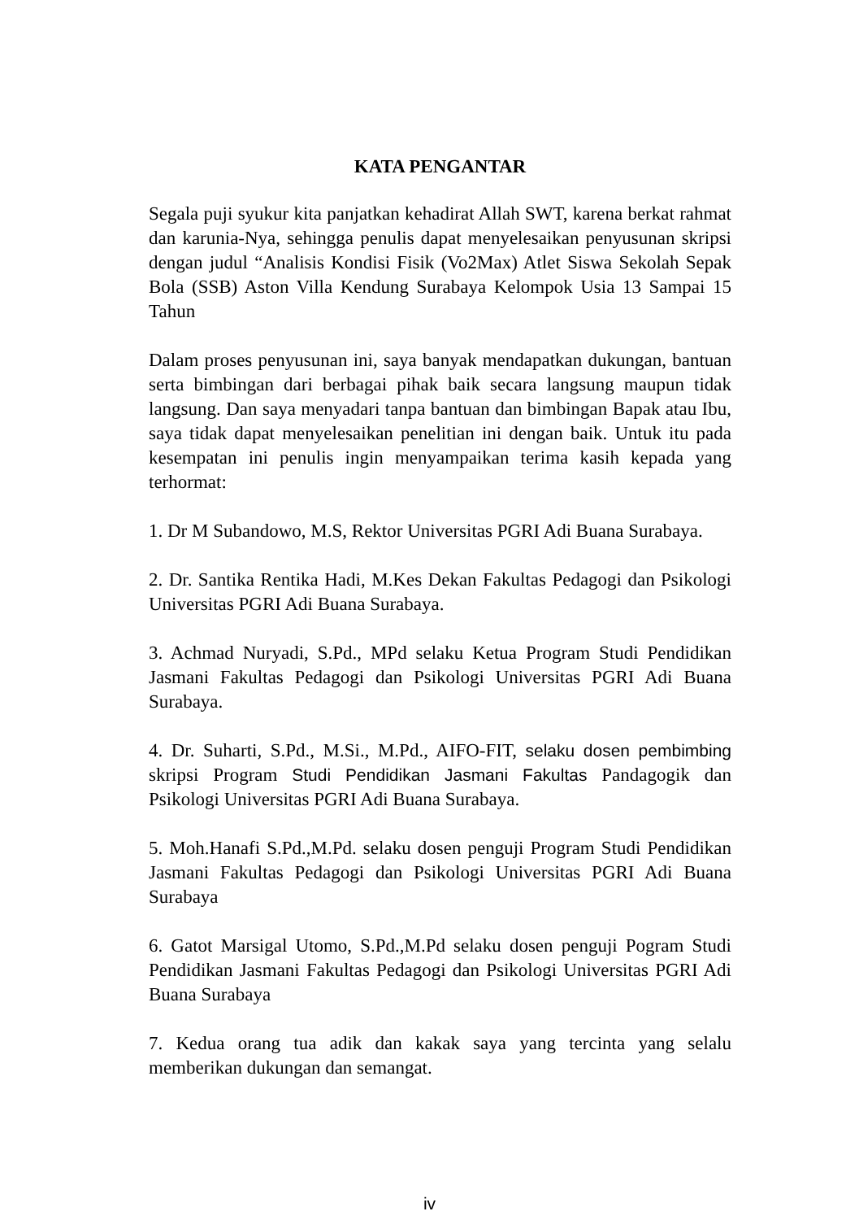KATA PENGANTAR
Segala puji syukur kita panjatkan kehadirat Allah SWT, karena berkat rahmat dan karunia-Nya, sehingga penulis dapat menyelesaikan penyusunan skripsi dengan judul “Analisis Kondisi Fisik (Vo2Max) Atlet Siswa Sekolah Sepak Bola (SSB) Aston Villa Kendung Surabaya Kelompok Usia 13 Sampai 15 Tahun
Dalam proses penyusunan ini, saya banyak mendapatkan dukungan, bantuan serta bimbingan dari berbagai pihak baik secara langsung maupun tidak langsung. Dan saya menyadari tanpa bantuan dan bimbingan Bapak atau Ibu, saya tidak dapat menyelesaikan penelitian ini dengan baik. Untuk itu pada kesempatan ini penulis ingin menyampaikan terima kasih kepada yang terhormat:
1. Dr M Subandowo, M.S, Rektor Universitas PGRI Adi Buana Surabaya.
2. Dr. Santika Rentika Hadi, M.Kes Dekan Fakultas Pedagogi dan Psikologi Universitas PGRI Adi Buana Surabaya.
3. Achmad Nuryadi, S.Pd., MPd selaku Ketua Program Studi Pendidikan Jasmani Fakultas Pedagogi dan Psikologi Universitas PGRI Adi Buana Surabaya.
4. Dr. Suharti, S.Pd., M.Si., M.Pd., AIFO-FIT, selaku dosen pembimbing skripsi Program Studi Pendidikan Jasmani Fakultas Pandagogik dan Psikologi Universitas PGRI Adi Buana Surabaya.
5. Moh.Hanafi S.Pd.,M.Pd. selaku dosen penguji Program Studi Pendidikan Jasmani Fakultas Pedagogi dan Psikologi Universitas PGRI Adi Buana Surabaya
6. Gatot Marsigal Utomo, S.Pd.,M.Pd selaku dosen penguji Pogram Studi Pendidikan Jasmani Fakultas Pedagogi dan Psikologi Universitas PGRI Adi Buana Surabaya
7. Kedua orang tua adik dan kakak saya yang tercinta yang selalu memberikan dukungan dan semangat.
iv